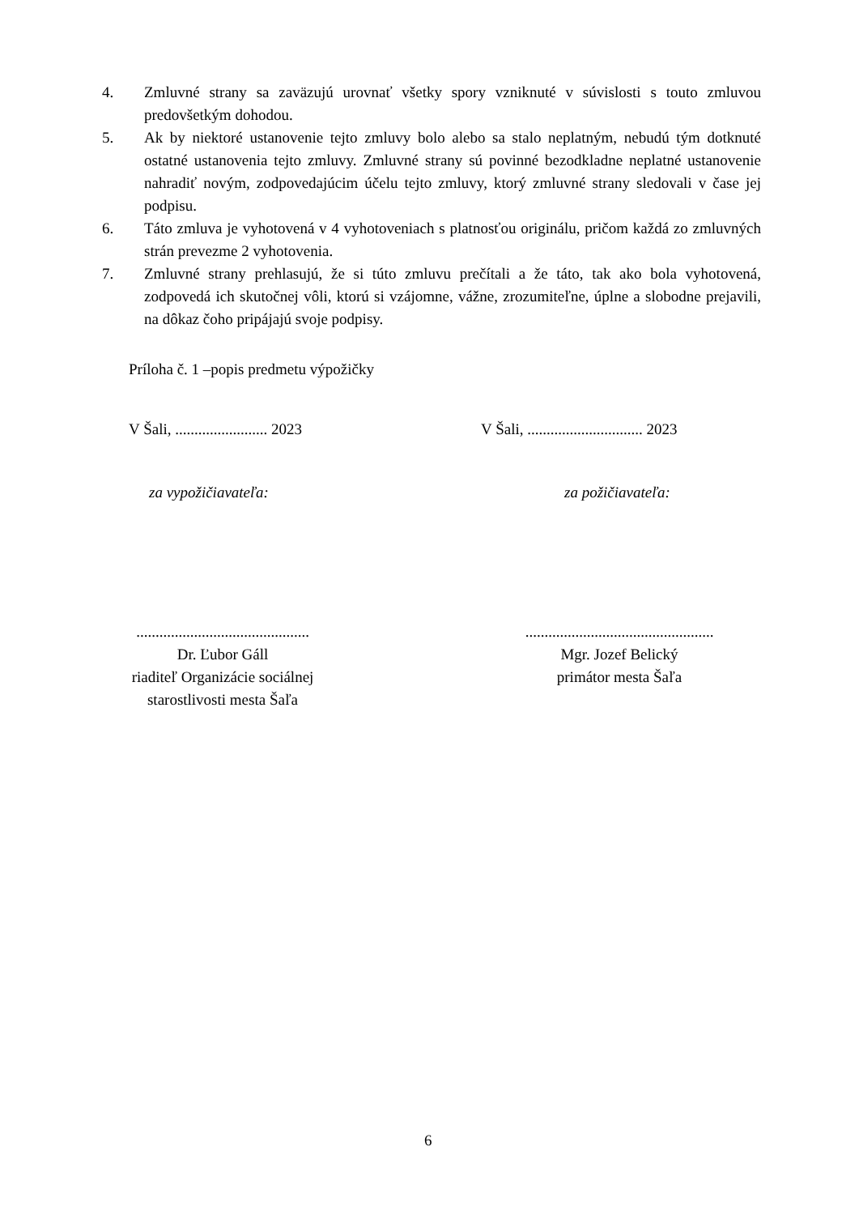4. Zmluvné strany sa zaväzujú urovnať všetky spory vzniknuté v súvislosti s touto zmluvou predovšetkým dohodou.
5. Ak by niektoré ustanovenie tejto zmluvy bolo alebo sa stalo neplatným, nebudú tým dotknuté ostatné ustanovenia tejto zmluvy. Zmluvné strany sú povinné bezodkladne neplatné ustanovenie nahradiť novým, zodpovedajúcim účelu tejto zmluvy, ktorý zmluvné strany sledovali v čase jej podpisu.
6. Táto zmluva je vyhotovená v 4 vyhotoveniach s platnosťou originálu, pričom každá zo zmluvných strán prevezme 2 vyhotovenia.
7. Zmluvné strany prehlasujú, že si túto zmluvu prečítali a že táto, tak ako bola vyhotovená, zodpovedá ich skutočnej vôli, ktorú si vzájomne, vážne, zrozumiteľne, úplne a slobodne prejavili, na dôkaz čoho pripájajú svoje podpisy.
Príloha č. 1 –popis predmetu výpožičky
V Šali, ........................ 2023
V Šali, .............................. 2023
za vypožičiavateľa: za požičiavateľa:
.............................................
Dr. Ľubor Gáll
riaditeľ Organizácie sociálnej
starostlivosti mesta Šaľa
.................................................
Mgr. Jozef Belický
primátor mesta Šaľa
6